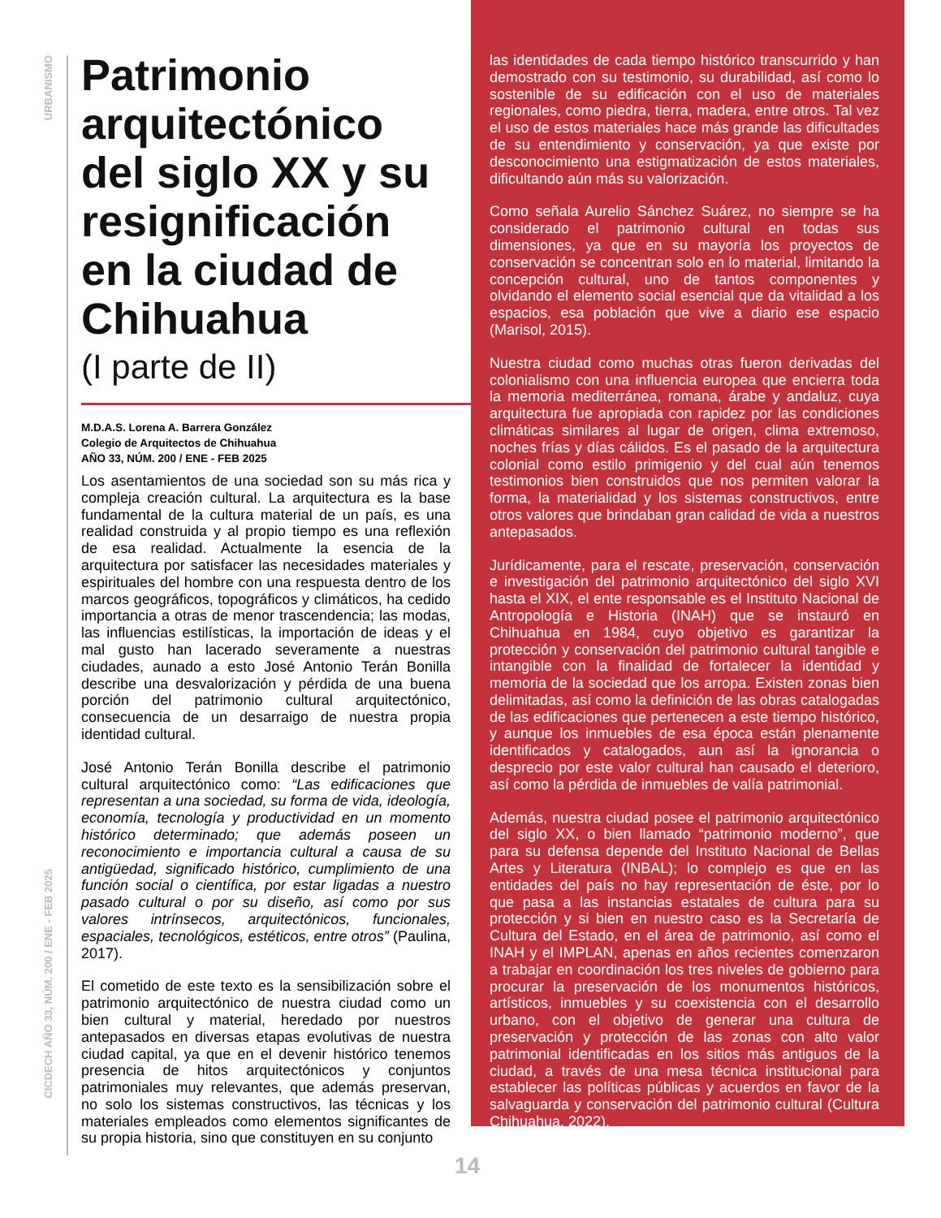URBANISMO
CICDECH AÑO 33, NÚM. 200 / ENE - FEB 2025
Patrimonio arquitectónico del siglo XX y su resignificación en la ciudad de Chihuahua
(I parte de II)
M.D.A.S. Lorena A. Barrera González
Colegio de Arquitectos de Chihuahua
AÑO 33, NÚM. 200 / ENE - FEB 2025
Los asentamientos de una sociedad son su más rica y compleja creación cultural. La arquitectura es la base fundamental de la cultura material de un país, es una realidad construida y al propio tiempo es una reflexión de esa realidad. Actualmente la esencia de la arquitectura por satisfacer las necesidades materiales y espirituales del hombre con una respuesta dentro de los marcos geográficos, topográficos y climáticos, ha cedido importancia a otras de menor trascendencia; las modas, las influencias estilísticas, la importación de ideas y el mal gusto han lacerado severamente a nuestras ciudades, aunado a esto José Antonio Terán Bonilla describe una desvalorización y pérdida de una buena porción del patrimonio cultural arquitectónico, consecuencia de un desarraigo de nuestra propia identidad cultural.
José Antonio Terán Bonilla describe el patrimonio cultural arquitectónico como: “Las edificaciones que representan a una sociedad, su forma de vida, ideología, economía, tecnología y productividad en un momento histórico determinado; que además poseen un reconocimiento e importancia cultural a causa de su antigüedad, significado histórico, cumplimiento de una función social o científica, por estar ligadas a nuestro pasado cultural o por su diseño, así como por sus valores intrínsecos, arquitectónicos, funcionales, espaciales, tecnológicos, estéticos, entre otros” (Paulina, 2017).
El cometido de este texto es la sensibilización sobre el patrimonio arquitectónico de nuestra ciudad como un bien cultural y material, heredado por nuestros antepasados en diversas etapas evolutivas de nuestra ciudad capital, ya que en el devenir histórico tenemos presencia de hitos arquitectónicos y conjuntos patrimoniales muy relevantes, que además preservan, no solo los sistemas constructivos, las técnicas y los materiales empleados como elementos significantes de su propia historia, sino que constituyen en su conjunto
las identidades de cada tiempo histórico transcurrido y han demostrado con su testimonio, su durabilidad, así como lo sostenible de su edificación con el uso de materiales regionales, como piedra, tierra, madera, entre otros. Tal vez el uso de estos materiales hace más grande las dificultades de su entendimiento y conservación, ya que existe por desconocimiento una estigmatización de estos materiales, dificultando aún más su valorización.
Como señala Aurelio Sánchez Suárez, no siempre se ha considerado el patrimonio cultural en todas sus dimensiones, ya que en su mayoría los proyectos de conservación se concentran solo en lo material, limitando la concepción cultural, uno de tantos componentes y olvidando el elemento social esencial que da vitalidad a los espacios, esa población que vive a diario ese espacio (Marisol, 2015).
Nuestra ciudad como muchas otras fueron derivadas del colonialismo con una influencia europea que encierra toda la memoria mediterránea, romana, árabe y andaluz, cuya arquitectura fue apropiada con rapidez por las condiciones climáticas similares al lugar de origen, clima extremoso, noches frías y días cálidos. Es el pasado de la arquitectura colonial como estilo primigenio y del cual aún tenemos testimonios bien construidos que nos permiten valorar la forma, la materialidad y los sistemas constructivos, entre otros valores que brindaban gran calidad de vida a nuestros antepasados.
Jurídicamente, para el rescate, preservación, conservación e investigación del patrimonio arquitectónico del siglo XVI hasta el XIX, el ente responsable es el Instituto Nacional de Antropología e Historia (INAH) que se instauró en Chihuahua en 1984, cuyo objetivo es garantizar la protección y conservación del patrimonio cultural tangible e intangible con la finalidad de fortalecer la identidad y memoria de la sociedad que los arropa. Existen zonas bien delimitadas, así como la definición de las obras catalogadas de las edificaciones que pertenecen a este tiempo histórico, y aunque los inmuebles de esa época están plenamente identificados y catalogados, aun así la ignorancia o desprecio por este valor cultural han causado el deterioro, así como la pérdida de inmuebles de valía patrimonial.
Además, nuestra ciudad posee el patrimonio arquitectónico del siglo XX, o bien llamado “patrimonio moderno”, que para su defensa depende del Instituto Nacional de Bellas Artes y Literatura (INBAL); lo complejo es que en las entidades del país no hay representación de éste, por lo que pasa a las instancias estatales de cultura para su protección y si bien en nuestro caso es la Secretaría de Cultura del Estado, en el área de patrimonio, así como el INAH y el IMPLAN, apenas en años recientes comenzaron a trabajar en coordinación los tres niveles de gobierno para procurar la preservación de los monumentos históricos, artísticos, inmuebles y su coexistencia con el desarrollo urbano, con el objetivo de generar una cultura de preservación y protección de las zonas con alto valor patrimonial identificadas en los sitios más antiguos de la ciudad, a través de una mesa técnica institucional para establecer las políticas públicas y acuerdos en favor de la salvaguarda y conservación del patrimonio cultural (Cultura Chihuahua, 2022).
14